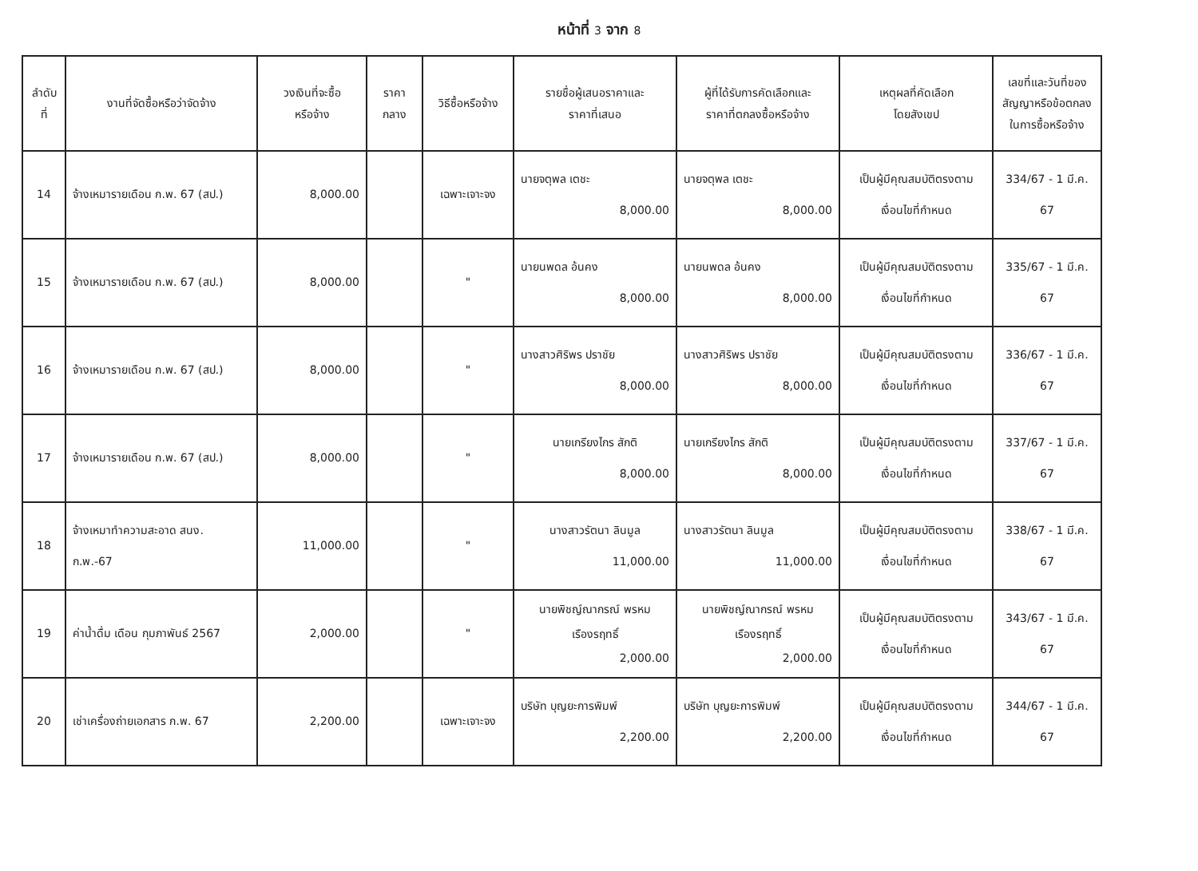หน้าที่ 3 จาก 8
| ลำดับ ที่ | งานที่จัดซื้อหรือว่าจัดจ้าง | วงเงินที่จะซื้อ หรือจ้าง | ราคา กลาง | วิธีซื้อหรือจ้าง | รายชื่อผู้เสนอราคาและ ราคาที่เสนอ | ผู้ที่ได้รับการคัดเลือกและ ราคาที่ตกลงซื้อหรือจ้าง | เหตุผลที่คัดเลือก โดยสังเขป | เลขที่และวันที่ของ สัญญาหรือข้อตกลง ในการซื้อหรือจ้าง |
| --- | --- | --- | --- | --- | --- | --- | --- | --- |
| 14 | จ้างเหมารายเดือน ก.พ. 67 (สป.) | 8,000.00 | | เฉพาะเจาะจง | นายจตุพล เตชะ 8,000.00 | นายจตุพล เตชะ 8,000.00 | เป็นผู้มีคุณสมบัติตรงตาม เงื่อนไขที่กำหนด | 334/67 - 1 มี.ค. 67 |
| 15 | จ้างเหมารายเดือน ก.พ. 67 (สป.) | 8,000.00 | | " | นายนพดล อ้นคง 8,000.00 | นายนพดล อ้นคง 8,000.00 | เป็นผู้มีคุณสมบัติตรงตาม เงื่อนไขที่กำหนด | 335/67 - 1 มี.ค. 67 |
| 16 | จ้างเหมารายเดือน ก.พ. 67 (สป.) | 8,000.00 | | " | นางสาวศิริพร ปราชัย 8,000.00 | นางสาวศิริพร ปราชัย 8,000.00 | เป็นผู้มีคุณสมบัติตรงตาม เงื่อนไขที่กำหนด | 336/67 - 1 มี.ค. 67 |
| 17 | จ้างเหมารายเดือน ก.พ. 67 (สป.) | 8,000.00 | | " | นายเกรียงไกร สักติ 8,000.00 | นายเกรียงไกร สักติ 8,000.00 | เป็นผู้มีคุณสมบัติตรงตาม เงื่อนไขที่กำหนด | 337/67 - 1 มี.ค. 67 |
| 18 | จ้างเหมาทำความสะอาด สนง. ก.พ.-67 | 11,000.00 | | " | นางสาวรัตนา ลินมูล 11,000.00 | นางสาวรัตนา ลินมูล 11,000.00 | เป็นผู้มีคุณสมบัติตรงตาม เงื่อนไขที่กำหนด | 338/67 - 1 มี.ค. 67 |
| 19 | ค่าน้ำดื่ม เดือน กุมภาพันธ์ 2567 | 2,000.00 | | " | นายพิชญ์ณากรณ์ พรหม เรืองรฤทธิ์ 2,000.00 | นายพิชญ์ณากรณ์ พรหม เรืองรฤทธิ์ 2,000.00 | เป็นผู้มีคุณสมบัติตรงตาม เงื่อนไขที่กำหนด | 343/67 - 1 มี.ค. 67 |
| 20 | เช่าเครื่องถ่ายเอกสาร ก.พ. 67 | 2,200.00 | | เฉพาะเจาะจง | บริษัท บุญยะการพิมพ์ 2,200.00 | บริษัท บุญยะการพิมพ์ 2,200.00 | เป็นผู้มีคุณสมบัติตรงตาม เงื่อนไขที่กำหนด | 344/67 - 1 มี.ค. 67 |